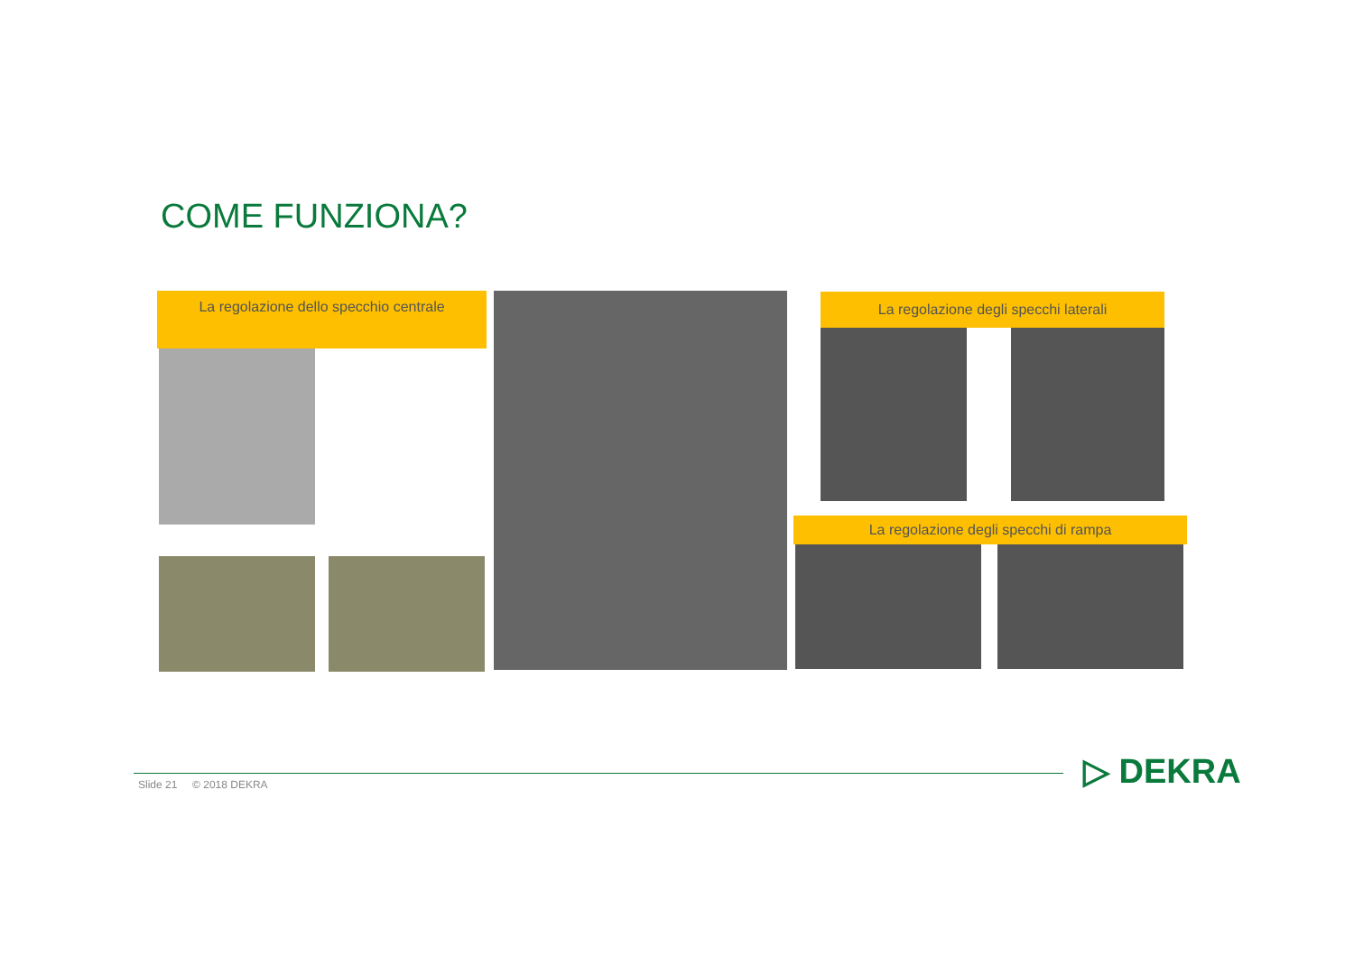COME FUNZIONA?
La regolazione dello specchio centrale La regolazione degli specchi laterali
La regolazione degli specchi di rampa
Slide 21 © 2018 DEKRA ▷ DEKRA